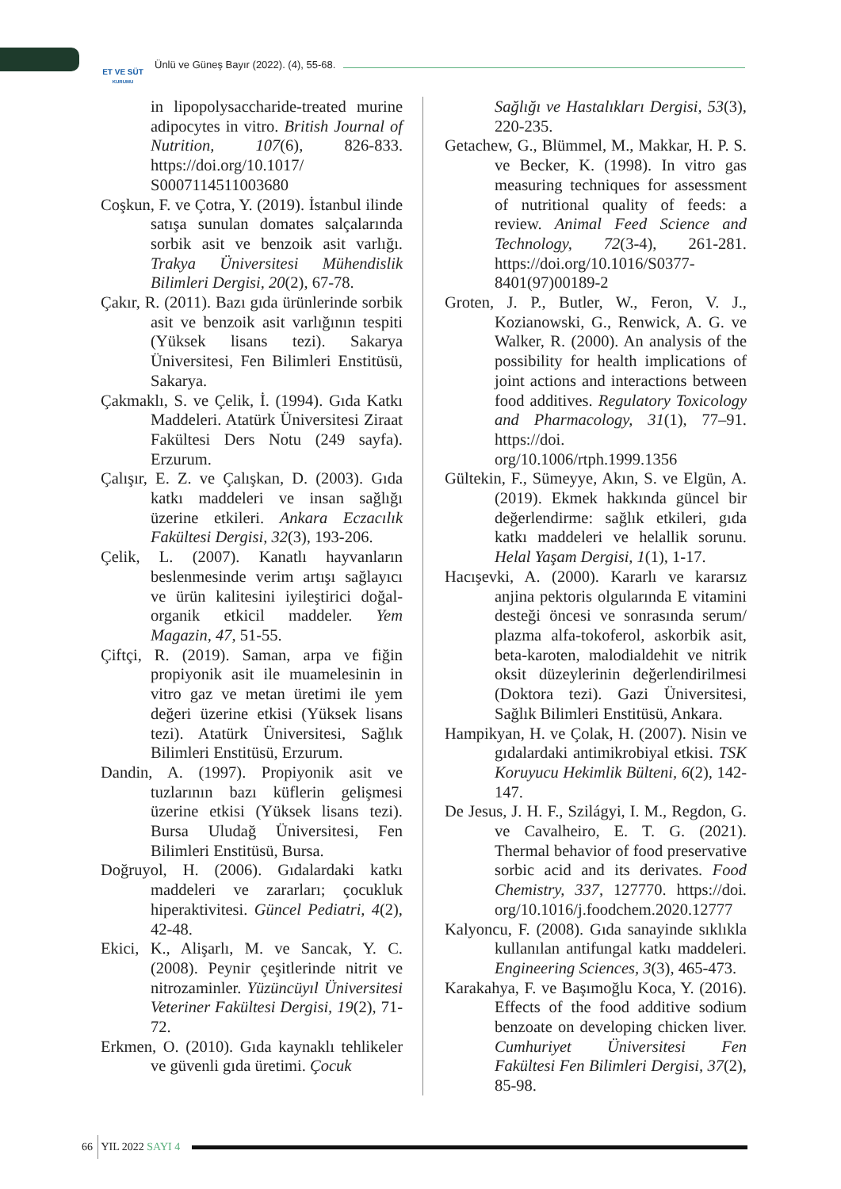ET VE SÜT
KURUMU
Ünlü ve Güneş Bayır (2022). (4), 55-68.
in lipopolysaccharide-treated murine adipocytes in vitro. British Journal of Nutrition, 107(6), 826-833. https://doi.org/10.1017/ S0007114511003680
Coşkun, F. ve Çotra, Y. (2019). İstanbul ilinde satışa sunulan domates salçalarında sorbik asit ve benzoik asit varlığı. Trakya Üniversitesi Mühendislik Bilimleri Dergisi, 20(2), 67-78.
Çakır, R. (2011). Bazı gıda ürünlerinde sorbik asit ve benzoik asit varlığının tespiti (Yüksek lisans tezi). Sakarya Üniversitesi, Fen Bilimleri Enstitüsü, Sakarya.
Çakmaklı, S. ve Çelik, İ. (1994). Gıda Katkı Maddeleri. Atatürk Üniversitesi Ziraat Fakültesi Ders Notu (249 sayfa). Erzurum.
Çalışır, E. Z. ve Çalışkan, D. (2003). Gıda katkı maddeleri ve insan sağlığı üzerine etkileri. Ankara Eczacılık Fakültesi Dergisi, 32(3), 193-206.
Çelik, L. (2007). Kanatlı hayvanların beslenmesinde verim artışı sağlayıcı ve ürün kalitesini iyileştirici doğal-organik etkicil maddeler. Yem Magazin, 47, 51-55.
Çiftçi, R. (2019). Saman, arpa ve fiğin propiyonik asit ile muamelesinin in vitro gaz ve metan üretimi ile yem değeri üzerine etkisi (Yüksek lisans tezi). Atatürk Üniversitesi, Sağlık Bilimleri Enstitüsü, Erzurum.
Dandin, A. (1997). Propiyonik asit ve tuzlarının bazı küflerin gelişmesi üzerine etkisi (Yüksek lisans tezi). Bursa Uludağ Üniversitesi, Fen Bilimleri Enstitüsü, Bursa.
Doğruyol, H. (2006). Gıdalardaki katkı maddeleri ve zararları; çocukluk hiperaktivitesi. Güncel Pediatri, 4(2), 42-48.
Ekici, K., Alişarlı, M. ve Sancak, Y. C. (2008). Peynir çeşitlerinde nitrit ve nitrozaminler. Yüzüncüyıl Üniversitesi Veteriner Fakültesi Dergisi, 19(2), 71-72.
Erkmen, O. (2010). Gıda kaynaklı tehlikeler ve güvenli gıda üretimi. Çocuk
Sağlığı ve Hastalıkları Dergisi, 53(3), 220-235.
Getachew, G., Blümmel, M., Makkar, H. P. S. ve Becker, K. (1998). In vitro gas measuring techniques for assessment of nutritional quality of feeds: a review. Animal Feed Science and Technology, 72(3-4), 261-281. https://doi.org/10.1016/S0377-8401(97)00189-2
Groten, J. P., Butler, W., Feron, V. J., Kozianowski, G., Renwick, A. G. ve Walker, R. (2000). An analysis of the possibility for health implications of joint actions and interactions between food additives. Regulatory Toxicology and Pharmacology, 31(1), 77–91. https://doi. org/10.1006/rtph.1999.1356
Gültekin, F., Sümeyye, Akın, S. ve Elgün, A. (2019). Ekmek hakkında güncel bir değerlendirme: sağlık etkileri, gıda katkı maddeleri ve helallik sorunu. Helal Yaşam Dergisi, 1(1), 1-17.
Hacışevki, A. (2000). Kararlı ve kararsız anjina pektoris olgularında E vitamini desteği öncesi ve sonrasında serum/ plazma alfa-tokoferol, askorbik asit, beta-karoten, malodialdehit ve nitrik oksit düzeylerinin değerlendirilmesi (Doktora tezi). Gazi Üniversitesi, Sağlık Bilimleri Enstitüsü, Ankara.
Hampikyan, H. ve Çolak, H. (2007). Nisin ve gıdalardaki antimikrobiyal etkisi. TSK Koruyucu Hekimlik Bülteni, 6(2), 142-147.
De Jesus, J. H. F., Szilágyi, I. M., Regdon, G. ve Cavalheiro, E. T. G. (2021). Thermal behavior of food preservative sorbic acid and its derivates. Food Chemistry, 337, 127770. https://doi. org/10.1016/j.foodchem.2020.12777
Kalyoncu, F. (2008). Gıda sanayinde sıklıkla kullanılan antifungal katkı maddeleri. Engineering Sciences, 3(3), 465-473.
Karakahya, F. ve Başımoğlu Koca, Y. (2016). Effects of the food additive sodium benzoate on developing chicken liver. Cumhuriyet Üniversitesi Fen Fakültesi Fen Bilimleri Dergisi, 37(2), 85-98.
66 YIL 2022 SAYI 4